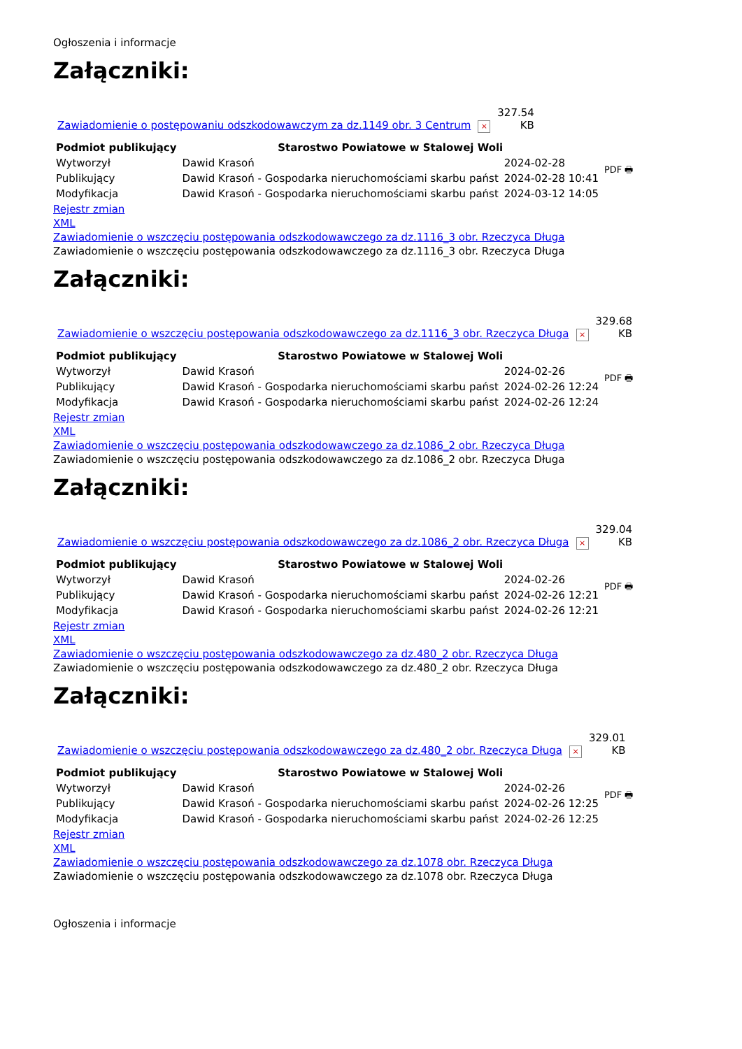Ogłoszenia i informacje
Załączniki:
| Zawiadomienie o postępowaniu odszkodowawczym za dz.1149 obr. 3 Centrum | × | 327.54 KB |
| Podmiot publikujący | Starostwo Powiatowe w Stalowej Woli | | PDF 🖶 |
| Wytworzył | Dawid Krasoń | 2024-02-28 | |
| Publikujący | Dawid Krasoń - Gospodarka nieruchomościami skarbu państ | 2024-02-28 10:41 | |
| Modyfikacja | Dawid Krasoń - Gospodarka nieruchomościami skarbu państ | 2024-03-12 14:05 | |
Rejestr zmian
XML
Zawiadomienie o wszczęciu postępowania odszkodowawczego za dz.1116_3 obr. Rzeczyca Długa
Zawiadomienie o wszczęciu postępowania odszkodowawczego za dz.1116_3 obr. Rzeczyca Długa
Załączniki:
| Zawiadomienie o wszczęciu postępowania odszkodowawczego za dz.1116_3 obr. Rzeczyca Długa | × | 329.68 KB |
| Podmiot publikujący | Starostwo Powiatowe w Stalowej Woli | | PDF 🖶 |
| Wytworzył | Dawid Krasoń | 2024-02-26 | |
| Publikujący | Dawid Krasoń - Gospodarka nieruchomościami skarbu państ | 2024-02-26 12:24 | |
| Modyfikacja | Dawid Krasoń - Gospodarka nieruchomościami skarbu państ | 2024-02-26 12:24 | |
Rejestr zmian
XML
Zawiadomienie o wszczęciu postępowania odszkodowawczego za dz.1086_2 obr. Rzeczyca Długa
Zawiadomienie o wszczęciu postępowania odszkodowawczego za dz.1086_2 obr. Rzeczyca Długa
Załączniki:
| Zawiadomienie o wszczęciu postępowania odszkodowawczego za dz.1086_2 obr. Rzeczyca Długa | × | 329.04 KB |
| Podmiot publikujący | Starostwo Powiatowe w Stalowej Woli | | PDF 🖶 |
| Wytworzył | Dawid Krasoń | 2024-02-26 | |
| Publikujący | Dawid Krasoń - Gospodarka nieruchomościami skarbu państ | 2024-02-26 12:21 | |
| Modyfikacja | Dawid Krasoń - Gospodarka nieruchomościami skarbu państ | 2024-02-26 12:21 | |
Rejestr zmian
XML
Zawiadomienie o wszczęciu postępowania odszkodowawczego za dz.480_2 obr. Rzeczyca Długa
Zawiadomienie o wszczęciu postępowania odszkodowawczego za dz.480_2 obr. Rzeczyca Długa
Załączniki:
| Zawiadomienie o wszczęciu postępowania odszkodowawczego za dz.480_2 obr. Rzeczyca Długa | × | 329.01 KB |
| Podmiot publikujący | Starostwo Powiatowe w Stalowej Woli | | PDF 🖶 |
| Wytworzył | Dawid Krasoń | 2024-02-26 | |
| Publikujący | Dawid Krasoń - Gospodarka nieruchomościami skarbu państ | 2024-02-26 12:25 | |
| Modyfikacja | Dawid Krasoń - Gospodarka nieruchomościami skarbu państ | 2024-02-26 12:25 | |
Rejestr zmian
XML
Zawiadomienie o wszczęciu postępowania odszkodowawczego za dz.1078 obr. Rzeczyca Długa
Zawiadomienie o wszczęciu postępowania odszkodowawczego za dz.1078 obr. Rzeczyca Długa
Ogłoszenia i informacje